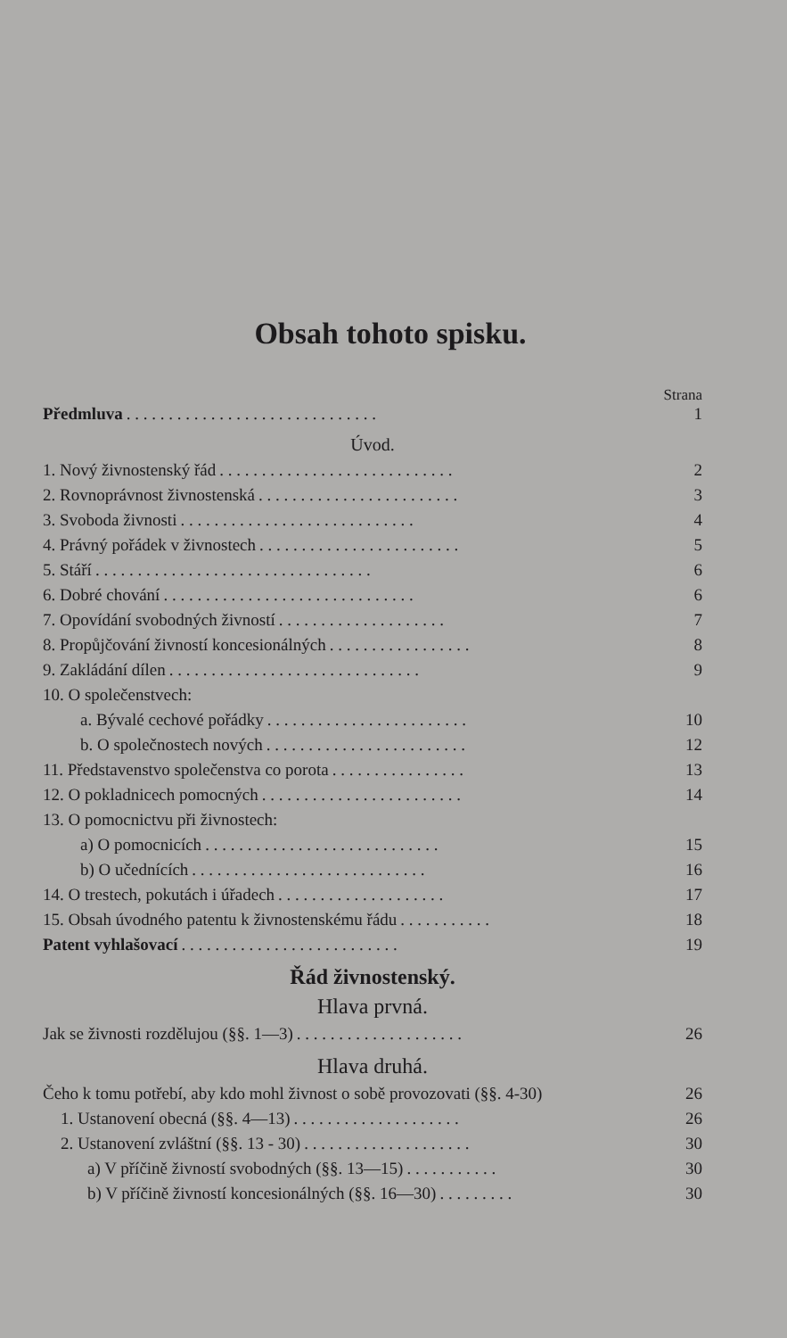Obsah tohoto spisku.
Strana
Předmluva. . . . . . . . . . . . . . . . . . . . . . . . . . . . . . 1
Úvod.
1. Nový živnostenský řád. . . . . . . . . . . . . . . . . . . . . . . . . . . . 2
2. Rovnoprávnost živnostenská. . . . . . . . . . . . . . . . . . . . . . . . 3
3. Svoboda živnosti. . . . . . . . . . . . . . . . . . . . . . . . . . . . 4
4. Právný pořádek v živnostech. . . . . . . . . . . . . . . . . . . . . . . . 5
5. Stáří. . . . . . . . . . . . . . . . . . . . . . . . . . . . . . . . . 6
6. Dobré chování. . . . . . . . . . . . . . . . . . . . . . . . . . . . . . 6
7. Opovídání svobodných živností. . . . . . . . . . . . . . . . . . . . 7
8. Propůjčování živností koncesionálných. . . . . . . . . . . . . . . . . 8
9. Zakládání dílen. . . . . . . . . . . . . . . . . . . . . . . . . . . . . . 9
10. O společenstvech:
a. Bývalé cechové pořádky. . . . . . . . . . . . . . . . . . . . . . . . 10
b. O společnostech nových. . . . . . . . . . . . . . . . . . . . . . . . 12
11. Představenstvo společenstva co porota. . . . . . . . . . . . . . . . 13
12. O pokladnicech pomocných. . . . . . . . . . . . . . . . . . . . . . . . 14
13. O pomocnictvu při živnostech:
a) O pomocnicích. . . . . . . . . . . . . . . . . . . . . . . . . . . . 15
b) O učednících. . . . . . . . . . . . . . . . . . . . . . . . . . . . 16
14. O trestech, pokutách i úřadech. . . . . . . . . . . . . . . . . . . . 17
15. Obsah úvodného patentu k živnostenskému řádu. . . . . . . . . . . 18
Patent vyhlašovací. . . . . . . . . . . . . . . . . . . . . . . . . . 19
Řád živnostenský.
Hlava prvná.
Jak se živnosti rozdělujou (§§. 1—3). . . . . . . . . . . . . . . . . . . . 26
Hlava druhá.
Čeho k tomu potřebí, aby kdo mohl živnost o sobě provozovati (§§. 4-30) 26
1. Ustanovení obecná (§§. 4—13). . . . . . . . . . . . . . . . . . . . 26
2. Ustanovení zvláštní (§§. 13 - 30). . . . . . . . . . . . . . . . . . . . 30
a) V příčině živností svobodných (§§. 13—15). . . . . . . . . . . 30
b) V příčině živností koncesionálných (§§. 16—30). . . . . . . . . 30